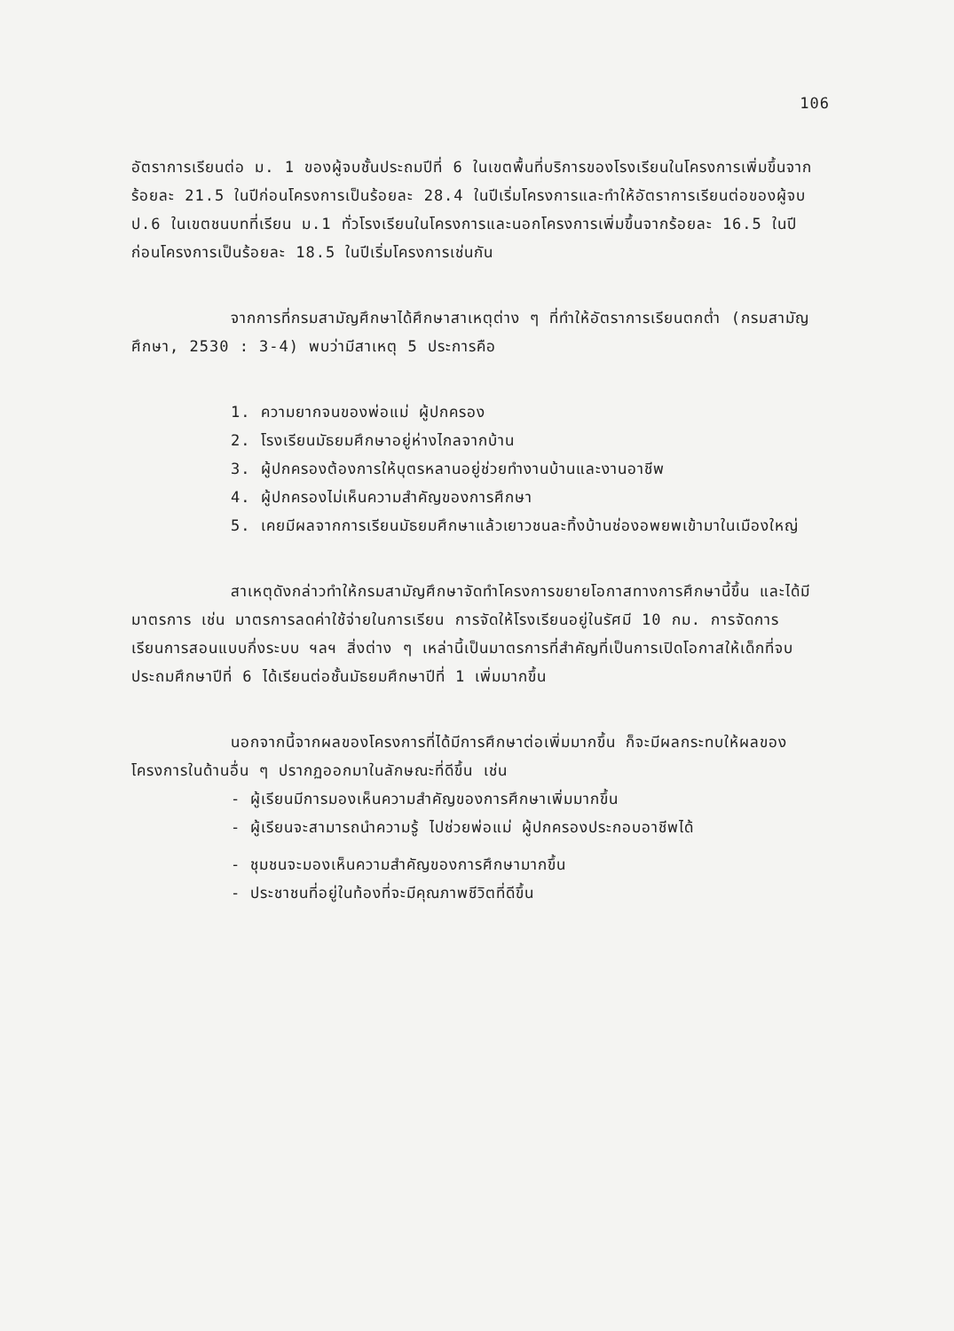106
อัตราการเรียนต่อ ม. 1 ของผู้จบชั้นประถมปีที่ 6 ในเขตพื้นที่บริการของโรงเรียนในโครงการเพิ่มขึ้นจากร้อยละ 21.5 ในปีก่อนโครงการเป็นร้อยละ 28.4 ในปีเริ่มโครงการและทำให้อัตราการเรียนต่อของผู้จบ ป.6 ในเขตชนบทที่เรียน ม.1 ทั่วโรงเรียนในโครงการและนอกโครงการเพิ่มขึ้นจากร้อยละ 16.5 ในปีก่อนโครงการเป็นร้อยละ 18.5 ในปีเริ่มโครงการเช่นกัน
จากการที่กรมสามัญศึกษาได้ศึกษาสาเหตุต่าง ๆ ที่ทำให้อัตราการเรียนตกต่ำ (กรมสามัญศึกษา, 2530 : 3-4) พบว่ามีสาเหตุ 5 ประการคือ
1. ความยากจนของพ่อแม่ ผู้ปกครอง
2. โรงเรียนมัธยมศึกษาอยู่ห่างไกลจากบ้าน
3. ผู้ปกครองต้องการให้บุตรหลานอยู่ช่วยทำงานบ้านและงานอาชีพ
4. ผู้ปกครองไม่เห็นความสำคัญของการศึกษา
5. เคยมีผลจากการเรียนมัธยมศึกษาแล้วเยาวชนละทิ้งบ้านช่องอพยพเข้ามาในเมืองใหญ่
สาเหตุดังกล่าวทำให้กรมสามัญศึกษาจัดทำโครงการขยายโอกาสทางการศึกษานี้ขึ้น และได้มีมาตรการ เช่น มาตรการลดค่าใช้จ่ายในการเรียน การจัดให้โรงเรียนอยู่ในรัศมี 10 กม. การจัดการเรียนการสอนแบบกึ่งระบบ ฯลฯ สิ่งต่าง ๆ เหล่านี้เป็นมาตรการที่สำคัญที่เป็นการเปิดโอกาสให้เด็กที่จบประถมศึกษาปีที่ 6 ได้เรียนต่อชั้นมัธยมศึกษาปีที่ 1 เพิ่มมากขึ้น
นอกจากนี้จากผลของโครงการที่ได้มีการศึกษาต่อเพิ่มมากขึ้น ก็จะมีผลกระทบให้ผลของโครงการในด้านอื่น ๆ ปรากฏออกมาในลักษณะที่ดีขึ้น เช่น
- ผู้เรียนมีการมองเห็นความสำคัญของการศึกษาเพิ่มมากขึ้น
- ผู้เรียนจะสามารถนำความรู้ ไปช่วยพ่อแม่ ผู้ปกครองประกอบอาชีพได้
- ชุมชนจะมองเห็นความสำคัญของการศึกษามากขึ้น
- ประชาชนที่อยู่ในท้องที่จะมีคุณภาพชีวิตที่ดีขึ้น